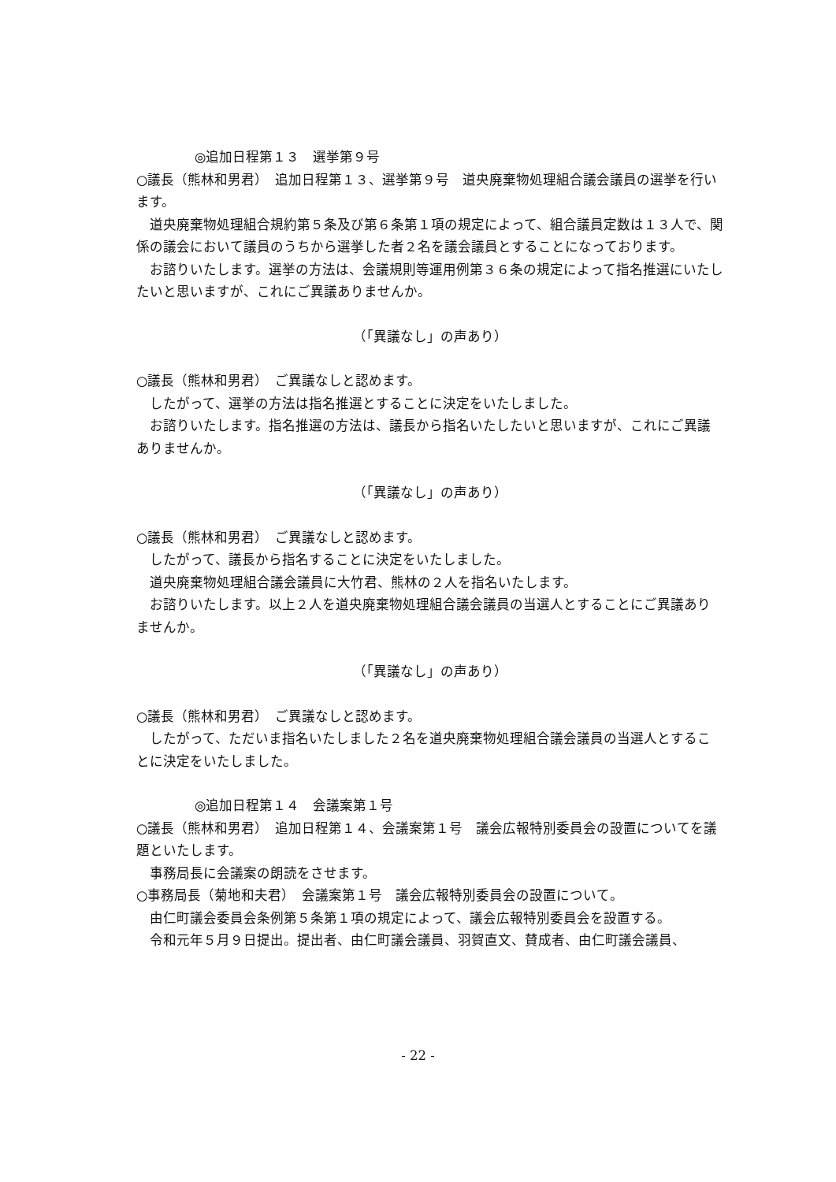◎追加日程第１３　選挙第９号
○議長（熊林和男君）　追加日程第１３、選挙第９号　道央廃棄物処理組合議会議員の選挙を行います。
道央廃棄物処理組合規約第５条及び第６条第１項の規定によって、組合議員定数は１３人で、関係の議会において議員のうちから選挙した者２名を議会議員とすることになっております。
お諮りいたします。選挙の方法は、会議規則等運用例第３６条の規定によって指名推選にいたしたいと思いますが、これにご異議ありませんか。
（「異議なし」の声あり）
○議長（熊林和男君）　ご異議なしと認めます。
したがって、選挙の方法は指名推選とすることに決定をいたしました。
お諮りいたします。指名推選の方法は、議長から指名いたしたいと思いますが、これにご異議ありませんか。
（「異議なし」の声あり）
○議長（熊林和男君）　ご異議なしと認めます。
したがって、議長から指名することに決定をいたしました。
道央廃棄物処理組合議会議員に大竹君、熊林の２人を指名いたします。
お諮りいたします。以上２人を道央廃棄物処理組合議会議員の当選人とすることにご異議ありませんか。
（「異議なし」の声あり）
○議長（熊林和男君）　ご異議なしと認めます。
したがって、ただいま指名いたしました２名を道央廃棄物処理組合議会議員の当選人とすることに決定をいたしました。
◎追加日程第１４　会議案第１号
○議長（熊林和男君）　追加日程第１４、会議案第１号　議会広報特別委員会の設置についてを議題といたします。
事務局長に会議案の朗読をさせます。
○事務局長（菊地和夫君）　会議案第１号　議会広報特別委員会の設置について。
由仁町議会委員会条例第５条第１項の規定によって、議会広報特別委員会を設置する。
令和元年５月９日提出。提出者、由仁町議会議員、羽賀直文、賛成者、由仁町議会議員、
- 22 -